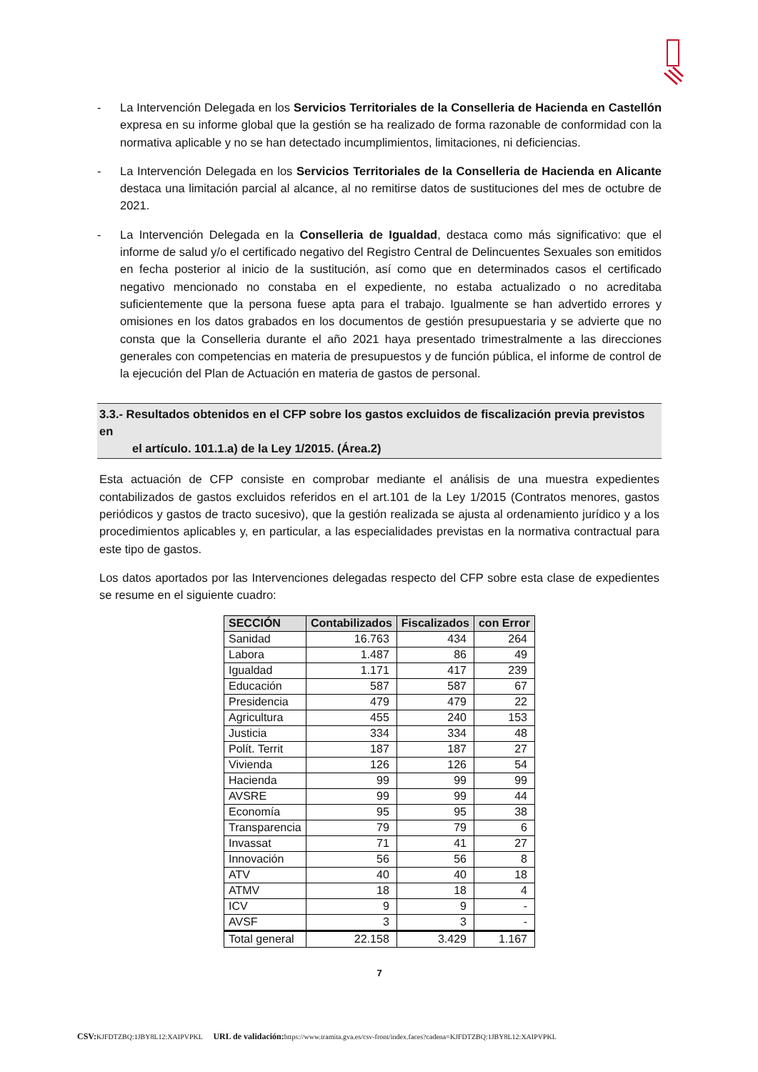- La Intervención Delegada en los Servicios Territoriales de la Conselleria de Hacienda en Castellón expresa en su informe global que la gestión se ha realizado de forma razonable de conformidad con la normativa aplicable y no se han detectado incumplimientos, limitaciones, ni deficiencias.
- La Intervención Delegada en los Servicios Territoriales de la Conselleria de Hacienda en Alicante destaca una limitación parcial al alcance, al no remitirse datos de sustituciones del mes de octubre de 2021.
- La Intervención Delegada en la Conselleria de Igualdad, destaca como más significativo: que el informe de salud y/o el certificado negativo del Registro Central de Delincuentes Sexuales son emitidos en fecha posterior al inicio de la sustitución, así como que en determinados casos el certificado negativo mencionado no constaba en el expediente, no estaba actualizado o no acreditaba suficientemente que la persona fuese apta para el trabajo. Igualmente se han advertido errores y omisiones en los datos grabados en los documentos de gestión presupuestaria y se advierte que no consta que la Conselleria durante el año 2021 haya presentado trimestralmente a las direcciones generales con competencias en materia de presupuestos y de función pública, el informe de control de la ejecución del Plan de Actuación en materia de gastos de personal.
3.3.- Resultados obtenidos en el CFP sobre los gastos excluidos de fiscalización previa previstos en
el artículo. 101.1.a) de la Ley 1/2015. (Área.2)
Esta actuación de CFP consiste en comprobar mediante el análisis de una muestra expedientes contabilizados de gastos excluidos referidos en el art.101 de la Ley 1/2015 (Contratos menores, gastos periódicos y gastos de tracto sucesivo), que la gestión realizada se ajusta al ordenamiento jurídico y a los procedimientos aplicables y, en particular, a las especialidades previstas en la normativa contractual para este tipo de gastos.
Los datos aportados por las Intervenciones delegadas respecto del CFP sobre esta clase de expedientes se resume en el siguiente cuadro:
| SECCIÓN | Contabilizados | Fiscalizados | con Error |
| --- | --- | --- | --- |
| Sanidad | 16.763 | 434 | 264 |
| Labora | 1.487 | 86 | 49 |
| Igualdad | 1.171 | 417 | 239 |
| Educación | 587 | 587 | 67 |
| Presidencia | 479 | 479 | 22 |
| Agricultura | 455 | 240 | 153 |
| Justicia | 334 | 334 | 48 |
| Polít. Territ | 187 | 187 | 27 |
| Vivienda | 126 | 126 | 54 |
| Hacienda | 99 | 99 | 99 |
| AVSRE | 99 | 99 | 44 |
| Economía | 95 | 95 | 38 |
| Transparencia | 79 | 79 | 6 |
| Invassat | 71 | 41 | 27 |
| Innovación | 56 | 56 | 8 |
| ATV | 40 | 40 | 18 |
| ATMV | 18 | 18 | 4 |
| ICV | 9 | 9 | - |
| AVSF | 3 | 3 | - |
| Total general | 22.158 | 3.429 | 1.167 |
7
CSV: KJFDTZBQ:1JBY8L12:XAIPVPKL URL de validación: https://www.tramita.gva.es/csv-front/index.faces?cadena=KJFDTZBQ:1JBY8L12:XAIPVPKL